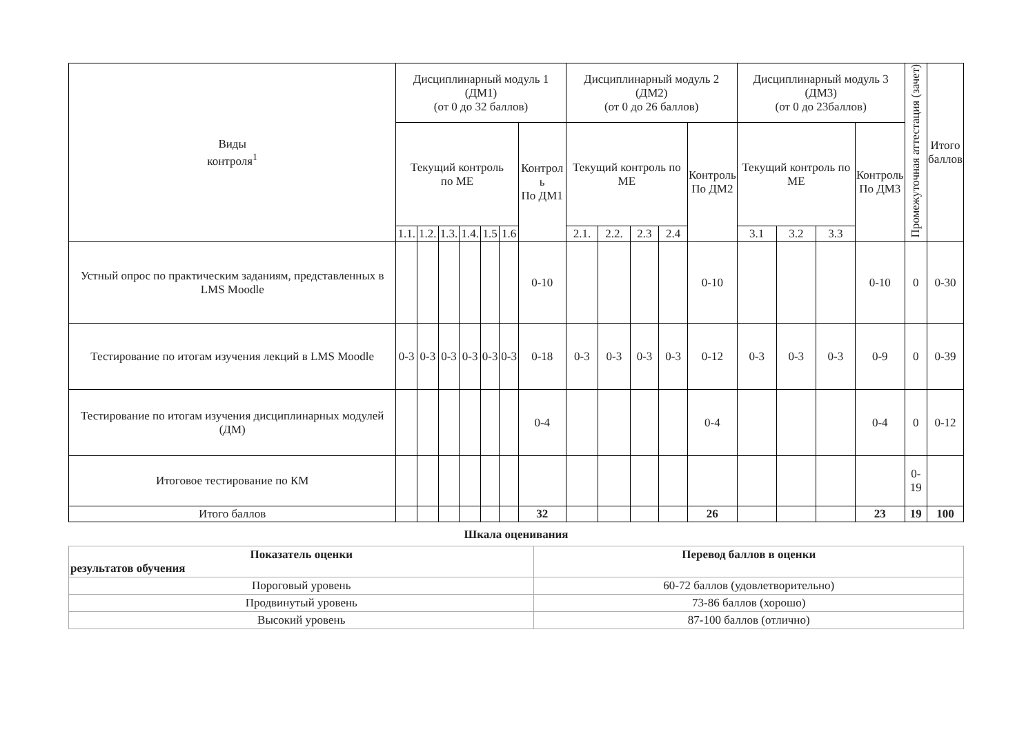| Виды контроля<sup>1</sup> | Дисциплинарный модуль 1 (ДМ1) (от 0 до 32 баллов) | | | | | | | Дисциплинарный модуль 2 (ДМ2) (от 0 до 26 баллов) | | | | | Дисциплинарный модуль 3 (ДМ3) (от 0 до 23баллов) | | | | Промежуточная аттестация (зачет) | Итого баллов |
| --- | --- | --- | --- | --- | --- | --- | --- | --- | --- | --- | --- | --- | --- | --- | --- | --- | --- | --- |
| | Текущий контроль по МЕ | | | | | | Контрол ь По ДМ1 | Текущий контроль по МЕ | | | | Контроль По ДМ2 | Текущий контроль по МЕ | | | Контроль По ДМ3 | | |
| | 1.1. | 1.2. | 1.3. | 1.4. | 1.5 | 1.6 | | 2.1. | 2.2. | 2.3 | 2.4 | | 3.1 | 3.2 | 3.3 | | | |
| Устный опрос по практическим заданиям, представленных в LMS Moodle | | | | | | | 0-10 | | | | | 0-10 | | | | 0-10 | 0 | 0-30 |
| Тестирование по итогам изучения лекций в LMS Moodle | 0-3 | 0-3 | 0-3 | 0-3 | 0-3 | 0-3 | 0-18 | 0-3 | 0-3 | 0-3 | 0-3 | 0-12 | 0-3 | 0-3 | 0-3 | 0-9 | 0 | 0-39 |
| Тестирование по итогам изучения дисциплинарных модулей (ДМ) | | | | | | | 0-4 | | | | | 0-4 | | | | 0-4 | 0 | 0-12 |
| Итоговое тестирование по КМ | | | | | | | | | | | | | | | | | 0-19 | |
| Итого баллов | | | | | | | 32 | | | | | 26 | | | | 23 | 19 | 100 |
Шкала оценивания
| Показатель оценки результатов обучения | Перевод баллов в оценки |
| --- | --- |
| Пороговый уровень | 60-72 баллов (удовлетворительно) |
| Продвинутый уровень | 73-86 баллов (хорошо) |
| Высокий уровень | 87-100 баллов (отлично) |